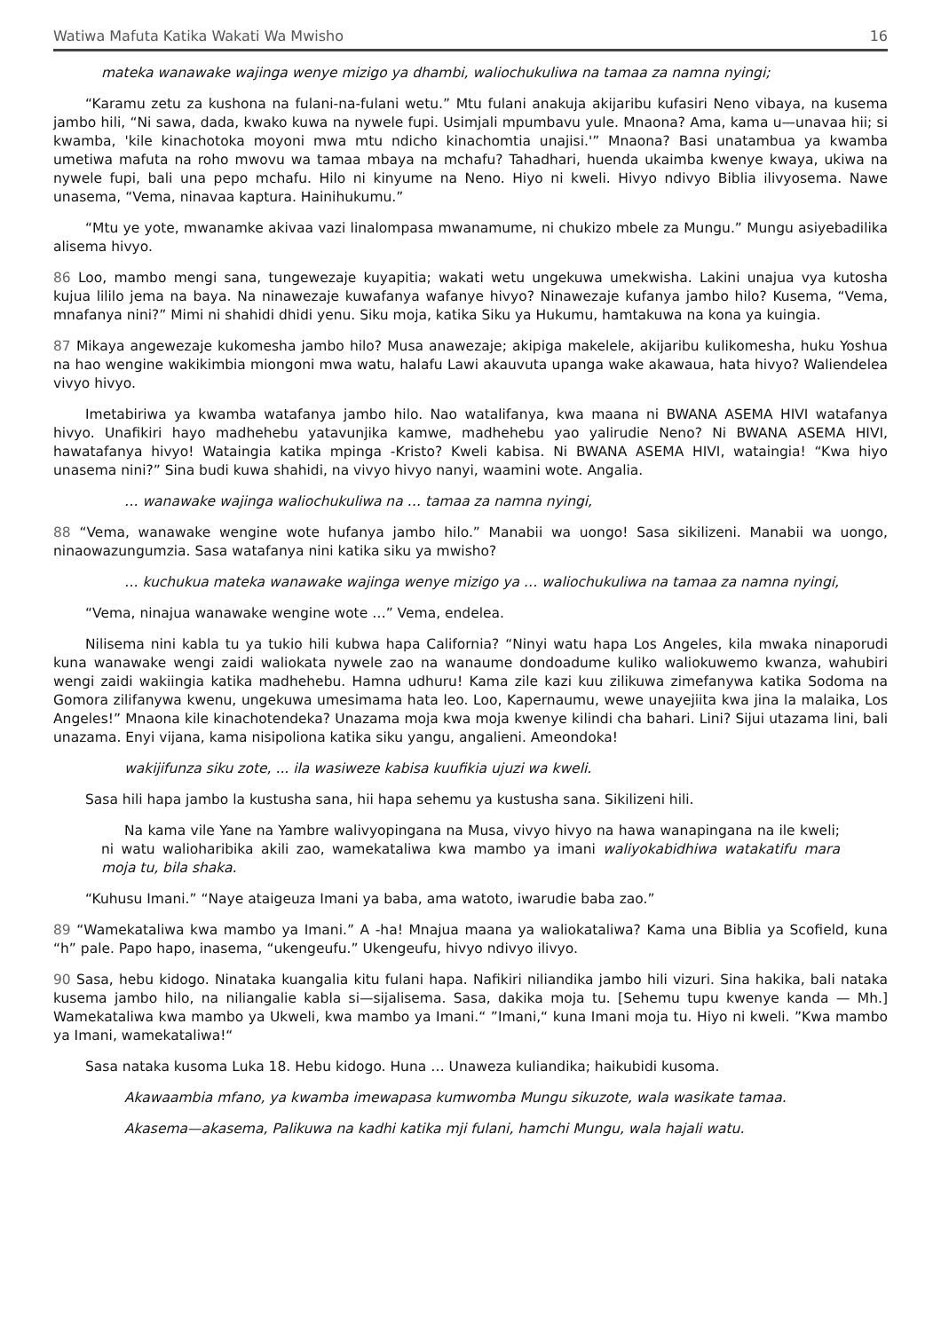Watiwa Mafuta Katika Wakati Wa Mwisho 16
mateka wanawake wajinga wenye mizigo ya dhambi, waliochukuliwa na tamaa za namna nyingi;
“Karamu zetu za kushona na fulani-na-fulani wetu.” Mtu fulani anakuja akijaribu kufasiri Neno vibaya, na kusema jambo hili, “Ni sawa, dada, kwako kuwa na nywele fupi. Usimjali mpumbavu yule. Mnaona? Ama, kama u—unavaa hii; si kwamba, 'kile kinachotoka moyoni mwa mtu ndicho kinachomtia unajisi.'” Mnaona? Basi unatambua ya kwamba umetiwa mafuta na roho mwovu wa tamaa mbaya na mchafu? Tahadhari, huenda ukaimba kwenye kwaya, ukiwa na nywele fupi, bali una pepo mchafu. Hilo ni kinyume na Neno. Hiyo ni kweli. Hivyo ndivyo Biblia ilivyosema. Nawe unasema, “Vema, ninavaa kaptura. Hainihukumu.”
“Mtu ye yote, mwanamke akivaa vazi linalompasa mwanamume, ni chukizo mbele za Mungu.” Mungu asiyebadilika alisema hivyo.
86 Loo, mambo mengi sana, tungewezaje kuyapitia; wakati wetu ungekuwa umekwisha. Lakini unajua vya kutosha kujua lililo jema na baya. Na ninawezaje kuwafanya wafanye hivyo? Ninawezaje kufanya jambo hilo? Kusema, “Vema, mnafanya nini?” Mimi ni shahidi dhidi yenu. Siku moja, katika Siku ya Hukumu, hamtakuwa na kona ya kuingia.
87 Mikaya angewezaje kukomesha jambo hilo? Musa anawezaje; akipiga makelele, akijaribu kulikomesha, huku Yoshua na hao wengine wakikimbia miongoni mwa watu, halafu Lawi akauvuta upanga wake akawaua, hata hivyo? Waliendelea vivyo hivyo.
Imetabiriwa ya kwamba watafanya jambo hilo. Nao watalifanya, kwa maana ni BWANA ASEMA HIVI watafanya hivyo. Unafikiri hayo madhehebu yatavunjika kamwe, madhehebu yao yalirudie Neno? Ni BWANA ASEMA HIVI, hawatafanya hivyo! Wataingia katika mpinga -Kristo? Kweli kabisa. Ni BWANA ASEMA HIVI, wataingia! “Kwa hiyo unasema nini?” Sina budi kuwa shahidi, na vivyo hivyo nanyi, waamini wote. Angalia.
… wanawake wajinga waliochukuliwa na … tamaa za namna nyingi,
88 “Vema, wanawake wengine wote hufanya jambo hilo.” Manabii wa uongo! Sasa sikilizeni. Manabii wa uongo, ninaowazungumzia. Sasa watafanya nini katika siku ya mwisho?
… kuchukua mateka wanawake wajinga wenye mizigo ya … waliochukuliwa na tamaa za namna nyingi,
“Vema, ninajua wanawake wengine wote …” Vema, endelea.
Nilisema nini kabla tu ya tukio hili kubwa hapa California? “Ninyi watu hapa Los Angeles, kila mwaka ninaporudi kuna wanawake wengi zaidi waliokata nywele zao na wanaume dondoadume kuliko waliokuwemo kwanza, wahubiri wengi zaidi wakiingia katika madhehebu. Hamna udhuru! Kama zile kazi kuu zilikuwa zimefanywa katika Sodoma na Gomora zilifanywa kwenu, ungekuwa umesimama hata leo. Loo, Kapernaumu, wewe unayejiita kwa jina la malaika, Los Angeles!” Mnaona kile kinachotendeka? Unazama moja kwa moja kwenye kilindi cha bahari. Lini? Sijui utazama lini, bali unazama. Enyi vijana, kama nisipoliona katika siku yangu, angalieni. Ameondoka!
wakijifunza siku zote, ... ila wasiweze kabisa kuufikia ujuzi wa kweli.
Sasa hili hapa jambo la kustusha sana, hii hapa sehemu ya kustusha sana. Sikilizeni hili.
Na kama vile Yane na Yambre walivyopingana na Musa, vivyo hivyo na hawa wanapingana na ile kweli; ni watu walioharibika akili zao, wamekataliwa kwa mambo ya imani waliyokabidhiwa watakatifu mara moja tu, bila shaka.
“Kuhusu Imani.” “Naye ataigeuza Imani ya baba, ama watoto, iwarudie baba zao.”
89 “Wamekataliwa kwa mambo ya Imani.” A -ha! Mnajua maana ya waliokataliwa? Kama una Biblia ya Scofield, kuna “h” pale. Papo hapo, inasema, “ukengeufu.” Ukengeufu, hivyo ndivyo ilivyo.
90 Sasa, hebu kidogo. Ninataka kuangalia kitu fulani hapa. Nafikiri niliandika jambo hili vizuri. Sina hakika, bali nataka kusema jambo hilo, na niliangalie kabla si—sijalisema. Sasa, dakika moja tu. [Sehemu tupu kwenye kanda — Mh.] Wamekataliwa kwa mambo ya Ukweli, kwa mambo ya Imani.“ ”Imani,“ kuna Imani moja tu. Hiyo ni kweli. ”Kwa mambo ya Imani, wamekataliwa!“
Sasa nataka kusoma Luka 18. Hebu kidogo. Huna … Unaweza kuliandika; haikubidi kusoma.
Akawaambia mfano, ya kwamba imewapasa kumwomba Mungu sikuzote, wala wasikate tamaa.
Akasema—akasema, Palikuwa na kadhi katika mji fulani, hamchi Mungu, wala hajali watu.